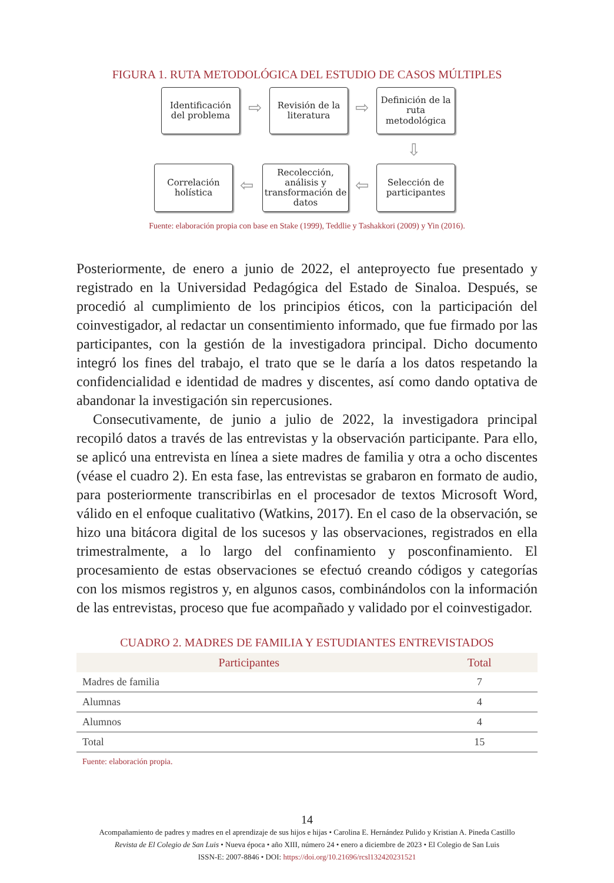FIGURA 1. RUTA METODOLÓGICA DEL ESTUDIO DE CASOS MÚLTIPLES
Identificación del problema
⇨
Revisión de la literatura
⇨
Definición de la ruta metodológica
⇩
Correlación holística
⇦
Recolección, análisis y transformación de datos
⇦
Selección de participantes
Fuente: elaboración propia con base en Stake (1999), Teddlie y Tashakkori (2009) y Yin (2016).
Posteriormente, de enero a junio de 2022, el anteproyecto fue presentado y registrado en la Universidad Pedagógica del Estado de Sinaloa. Después, se procedió al cumplimiento de los principios éticos, con la participación del coinvestigador, al redactar un consentimiento informado, que fue firmado por las participantes, con la gestión de la investigadora principal. Dicho documento integró los fines del trabajo, el trato que se le daría a los datos respetando la confidencialidad e identidad de madres y discentes, así como dando optativa de abandonar la investigación sin repercusiones.
Consecutivamente, de junio a julio de 2022, la investigadora principal recopiló datos a través de las entrevistas y la observación participante. Para ello, se aplicó una entrevista en línea a siete madres de familia y otra a ocho discentes (véase el cuadro 2). En esta fase, las entrevistas se grabaron en formato de audio, para posteriormente transcribirlas en el procesador de textos Microsoft Word, válido en el enfoque cualitativo (Watkins, 2017). En el caso de la observación, se hizo una bitácora digital de los sucesos y las observaciones, registrados en ella trimestralmente, a lo largo del confinamiento y posconfinamiento. El procesamiento de estas observaciones se efectuó creando códigos y categorías con los mismos registros y, en algunos casos, combinándolos con la información de las entrevistas, proceso que fue acompañado y validado por el coinvestigador.
CUADRO 2. MADRES DE FAMILIA Y ESTUDIANTES ENTREVISTADOS
| Participantes | Total |
| --- | --- |
| Madres de familia | 7 |
| Alumnas | 4 |
| Alumnos | 4 |
| Total | 15 |
Fuente: elaboración propia.
14
Acompañamiento de padres y madres en el aprendizaje de sus hijos e hijas • Carolina E. Hernández Pulido y Kristian A. Pineda Castillo
Revista de El Colegio de San Luis • Nueva época • año XIII, número 24 • enero a diciembre de 2023 • El Colegio de San Luis
ISSN-E: 2007-8846 • DOI: https://doi.org/10.21696/rcsl132420231521